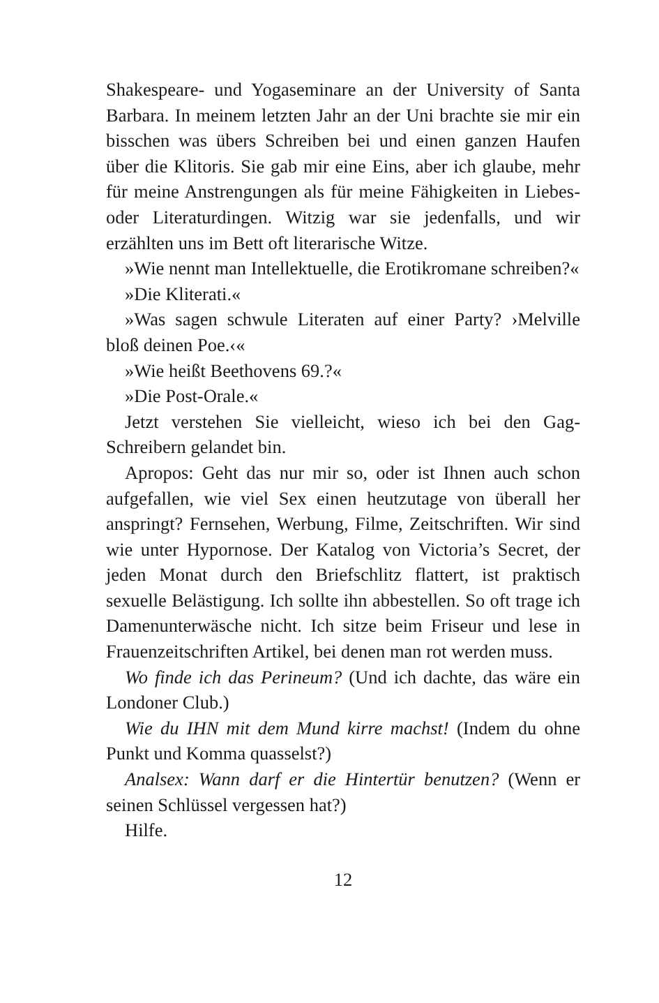Shakespeare- und Yogaseminare an der University of Santa Barbara. In meinem letzten Jahr an der Uni brachte sie mir ein bisschen was übers Schreiben bei und einen ganzen Haufen über die Klitoris. Sie gab mir eine Eins, aber ich glaube, mehr für meine Anstrengungen als für meine Fähigkeiten in Liebes- oder Literaturdingen. Witzig war sie jedenfalls, und wir erzählten uns im Bett oft literarische Witze.
»Wie nennt man Intellektuelle, die Erotikromane schreiben?«
»Die Kliterati.«
»Was sagen schwule Literaten auf einer Party? ›Melville bloß deinen Poe.‹«
»Wie heißt Beethovens 69.?«
»Die Post-Orale.«
Jetzt verstehen Sie vielleicht, wieso ich bei den Gag-Schreibern gelandet bin.
Apropos: Geht das nur mir so, oder ist Ihnen auch schon aufgefallen, wie viel Sex einen heutzutage von überall her anspringt? Fernsehen, Werbung, Filme, Zeitschriften. Wir sind wie unter Hypornose. Der Katalog von Victoria’s Secret, der jeden Monat durch den Briefschlitz flattert, ist praktisch sexuelle Belästigung. Ich sollte ihn abbestellen. So oft trage ich Damenunterwäsche nicht. Ich sitze beim Friseur und lese in Frauenzeitschriften Artikel, bei denen man rot werden muss.
Wo finde ich das Perineum? (Und ich dachte, das wäre ein Londoner Club.)
Wie du IHN mit dem Mund kirre machst! (Indem du ohne Punkt und Komma quasselst?)
Analsex: Wann darf er die Hintertür benutzen? (Wenn er seinen Schlüssel vergessen hat?)
Hilfe.
12